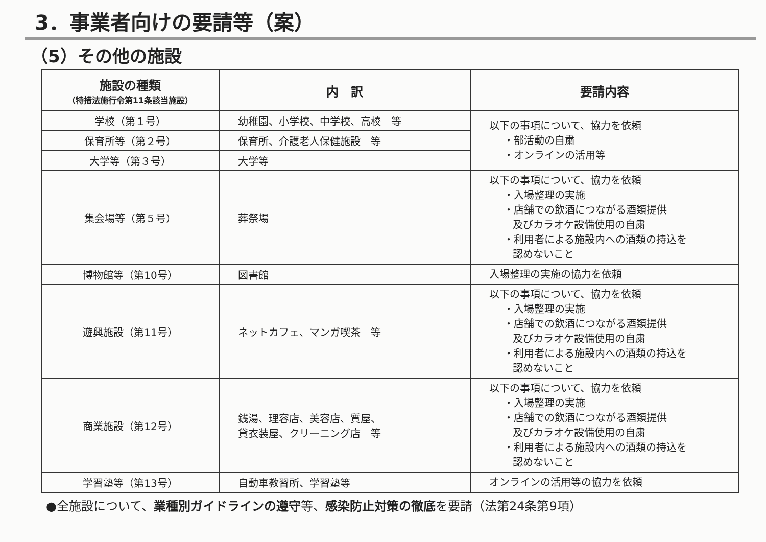3．事業者向けの要請等（案）
（5）その他の施設
| 施設の種類 （特措法施行令第11条該当施設） | 内 訳 | 要請内容 |
| --- | --- | --- |
| 学校（第１号） | 幼稚園、小学校、中学校、高校 等 | 以下の事項について、協力を依頼 ・部活動の自粛 ・オンラインの活用等 |
| 保育所等（第２号） | 保育所、介護老人保健施設 等 | |
| 大学等（第３号） | 大学等 | |
| 集会場等（第５号） | 葬祭場 | 以下の事項について、協力を依頼 ・入場整理の実施 ・店舗での飲酒につながる酒類提供 及びカラオケ設備使用の自粛 ・利用者による施設内への酒類の持込を 認めないこと |
| 博物館等（第10号） | 図書館 | 入場整理の実施の協力を依頼 |
| 遊興施設（第11号） | ネットカフェ、マンガ喫茶 等 | 以下の事項について、協力を依頼 ・入場整理の実施 ・店舗での飲酒につながる酒類提供 及びカラオケ設備使用の自粛 ・利用者による施設内への酒類の持込を 認めないこと |
| 商業施設（第12号） | 銭湯、理容店、美容店、質屋、 貸衣装屋、クリーニング店 等 | 以下の事項について、協力を依頼 ・入場整理の実施 ・店舗での飲酒につながる酒類提供 及びカラオケ設備使用の自粛 ・利用者による施設内への酒類の持込を 認めないこと |
| 学習塾等（第13号） | 自動車教習所、学習塾等 | オンラインの活用等の協力を依頼 |
●全施設について、業種別ガイドラインの遵守等、感染防止対策の徹底を要請（法第24条第9項）